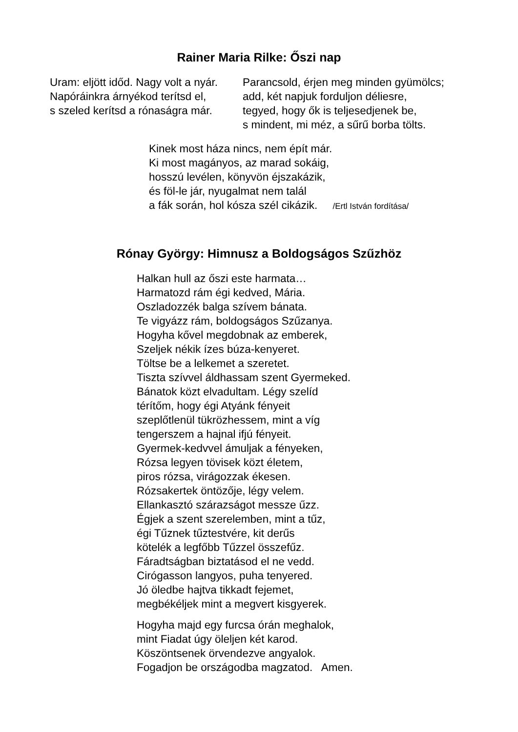Rainer Maria Rilke: Őszi nap
Uram: eljött időd. Nagy volt a nyár.
Napóráinkra árnyékod terítsd el,
s szeled kerítsd a rónaságra már.
Parancsold, érjen meg minden gyümölcs;
add, két napjuk forduljon déliesre,
tegyed, hogy ők is teljesedjenek be,
s mindent, mi méz, a sűrű borba tölts.
Kinek most háza nincs, nem épít már.
Ki most magányos, az marad sokáig,
hosszú levélen, könyvön éjszakázik,
és föl-le jár, nyugalmat nem talál
a fák során, hol kósza szél cikázik. /Ertl István fordítása/
Rónay György: Himnusz a Boldogságos Szűzhöz
Halkan hull az őszi este harmata…
Harmatozd rám égi kedved, Mária.
Oszladozzék balga szívem bánata.
Te vigyázz rám, boldogságos Szűzanya.
Hogyha kővel megdobnak az emberek,
Szeljek nékik ízes búza-kenyeret.
Töltse be a lelkemet a szeretet.
Tiszta szívvel áldhassam szent Gyermeked.
Bánatok közt elvadultam. Légy szelíd
térítőm, hogy égi Atyánk fényeit
szeplőtlenül tükrözhessem, mint a víg
tengerszem a hajnal ifjú fényeit.
Gyermek-kedvvel ámuljak a fényeken,
Rózsa legyen tövisek közt életem,
piros rózsa, virágozzak ékesen.
Rózsakertek öntözője, légy velem.
Ellankasztó szárazságot messze űzz.
Égjek a szent szerelemben, mint a tűz,
égi Tűznek tűztestvére, kit derűs
kötelék a legfőbb Tűzzel összefűz.
Fáradtságban biztatásod el ne vedd.
Cirógasson langyos, puha tenyered.
Jó öledbe hajtva tikkadt fejemet,
megbékéljek mint a megvert kisgyerek.
Hogyha majd egy furcsa órán meghalok,
mint Fiadat úgy öleljen két karod.
Köszöntsenek örvendezve angyalok.
Fogadjon be országodba magzatod. Amen.